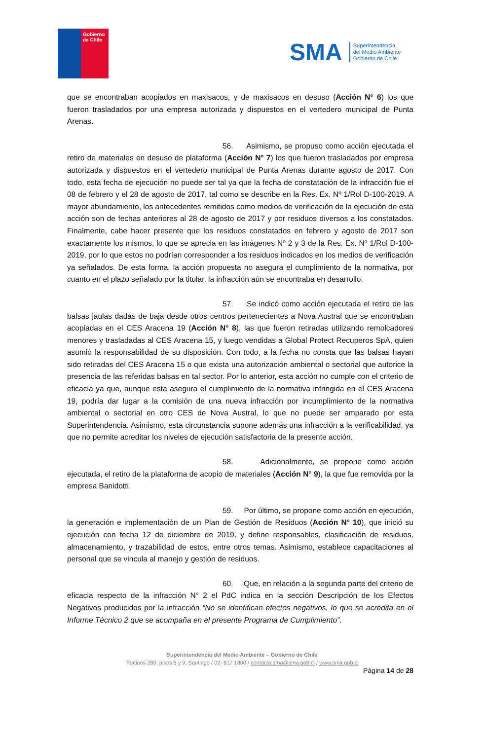Gobierno de Chile
SMA
Superintendencia
del Medio Ambiente
Gobierno de Chile
que se encontraban acopiados en maxisacos, y de maxisacos en desuso (Acción N° 6) los que fueron trasladados por una empresa autorizada y dispuestos en el vertedero municipal de Punta Arenas.
56. Asimismo, se propuso como acción ejecutada el retiro de materiales en desuso de plataforma (Acción N° 7) los que fueron trasladados por empresa autorizada y dispuestos en el vertedero municipal de Punta Arenas durante agosto de 2017. Con todo, esta fecha de ejecución no puede ser tal ya que la fecha de constatación de la infracción fue el 08 de febrero y el 28 de agosto de 2017, tal como se describe en la Res. Ex. Nº 1/Rol D-100-2019. A mayor abundamiento, los antecedentes remitidos como medios de verificación de la ejecución de esta acción son de fechas anteriores al 28 de agosto de 2017 y por residuos diversos a los constatados. Finalmente, cabe hacer presente que los residuos constatados en febrero y agosto de 2017 son exactamente los mismos, lo que se aprecia en las imágenes Nº 2 y 3 de la Res. Ex. Nº 1/Rol D-100-2019, por lo que estos no podrían corresponder a los residuos indicados en los medios de verificación ya señalados. De esta forma, la acción propuesta no asegura el cumplimiento de la normativa, por cuanto en el plazo señalado por la titular, la infracción aún se encontraba en desarrollo.
57. Se indicó como acción ejecutada el retiro de las balsas jaulas dadas de baja desde otros centros pertenecientes a Nova Austral que se encontraban acopiadas en el CES Aracena 19 (Acción N° 8), las que fueron retiradas utilizando remolcadores menores y trasladadas al CES Aracena 15, y luego vendidas a Global Protect Recuperos SpA, quien asumió la responsabilidad de su disposición. Con todo, a la fecha no consta que las balsas hayan sido retiradas del CES Aracena 15 o que exista una autorización ambiental o sectorial que autorice la presencia de las referidas balsas en tal sector. Por lo anterior, esta acción no cumple con el criterio de eficacia ya que, aunque esta asegura el cumplimiento de la normativa infringida en el CES Aracena 19, podría dar lugar a la comisión de una nueva infracción por incumplimiento de la normativa ambiental o sectorial en otro CES de Nova Austral, lo que no puede ser amparado por esta Superintendencia. Asimismo, esta circunstancia supone además una infracción a la verificabilidad, ya que no permite acreditar los niveles de ejecución satisfactoria de la presente acción.
58. Adicionalmente, se propone como acción ejecutada, el retiro de la plataforma de acopio de materiales (Acción N° 9), la que fue removida por la empresa Banidotti.
59. Por último, se propone como acción en ejecución, la generación e implementación de un Plan de Gestión de Residuos (Acción N° 10), que inició su ejecución con fecha 12 de diciembre de 2019, y define responsables, clasificación de residuos, almacenamiento, y trazabilidad de estos, entre otros temas. Asimismo, establece capacitaciones al personal que se vincula al manejo y gestión de residuos.
60. Que, en relación a la segunda parte del criterio de eficacia respecto de la infracción N° 2 el PdC indica en la sección Descripción de los Efectos Negativos producidos por la infracción “No se identifican efectos negativos, lo que se acredita en el Informe Técnico 2 que se acompaña en el presente Programa de Cumplimiento”.
Superintendencia del Medio Ambiente – Gobierno de Chile
Teatinos 280, pisos 8 y 9, Santiago / 02- 617 1800 / contacto.sma@sma.gob.cl / www.sma.gob.cl
Página 14 de 28